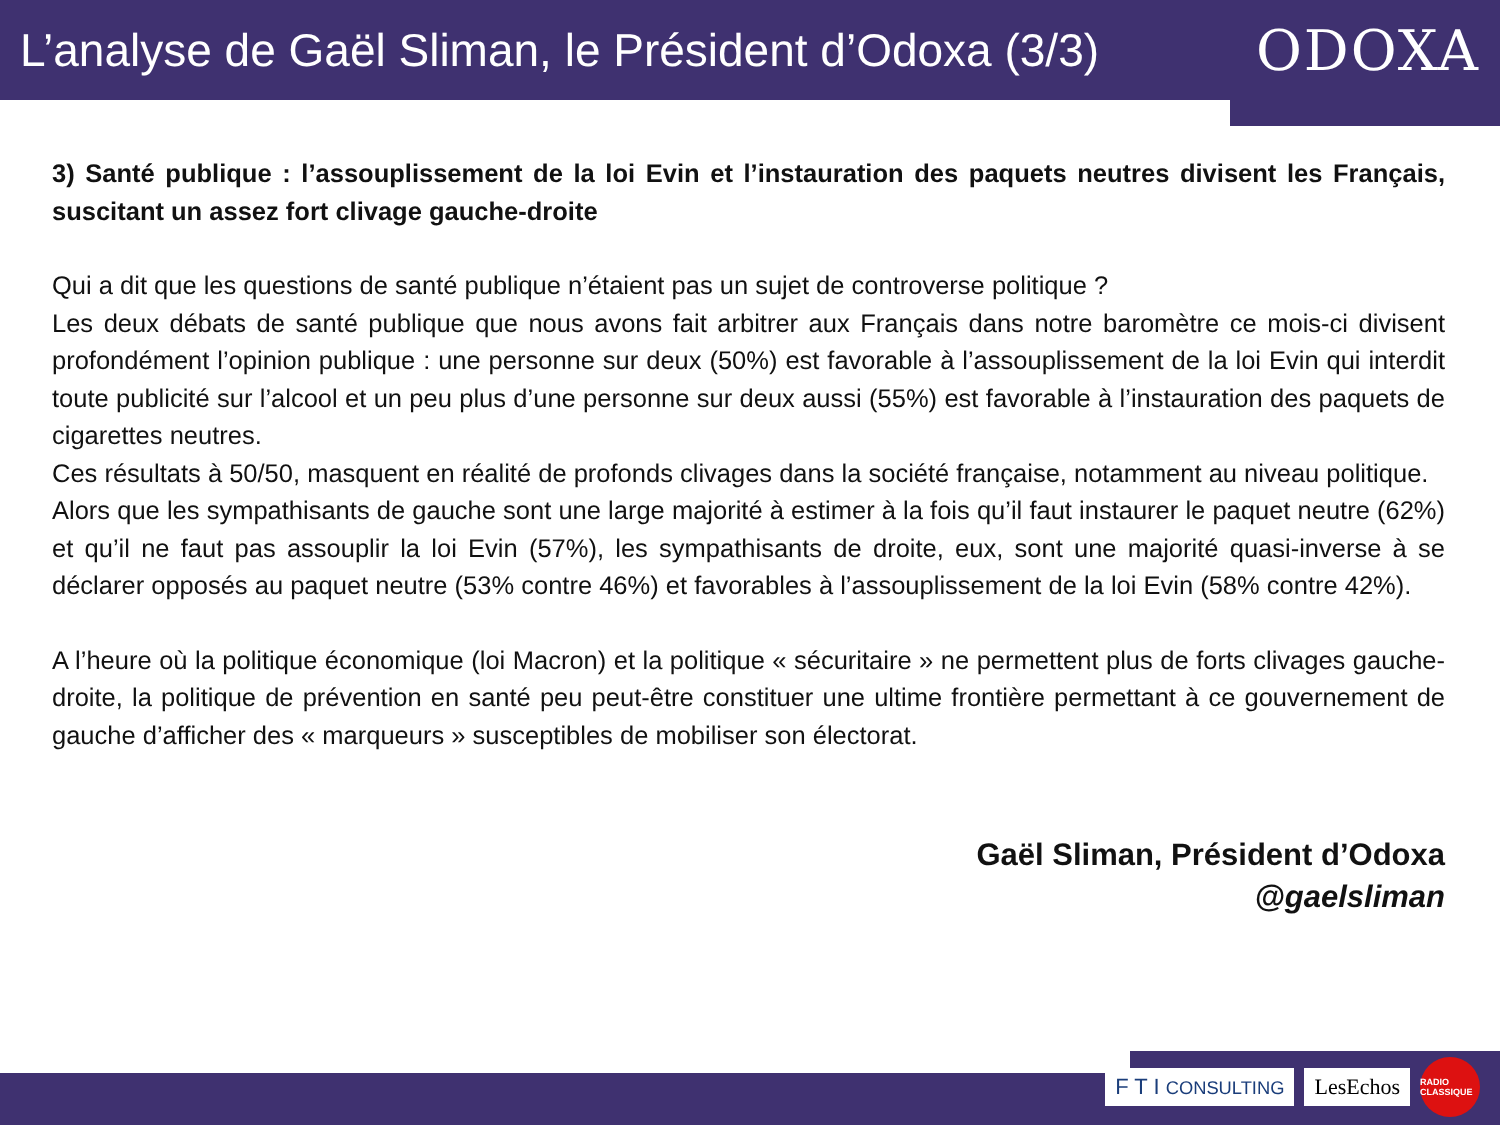L’analyse de Gaël Sliman, le Président d’Odoxa (3/3)
ODOXA
3) Santé publique : l’assouplissement de la loi Evin et l’instauration des paquets neutres divisent les Français, suscitant un assez fort clivage gauche-droite
Qui a dit que les questions de santé publique n’étaient pas un sujet de controverse politique ?
Les deux débats de santé publique que nous avons fait arbitrer aux Français dans notre baromètre ce mois-ci divisent profondément l’opinion publique : une personne sur deux (50%) est favorable à l’assouplissement de la loi Evin qui interdit toute publicité sur l’alcool et un peu plus d’une personne sur deux aussi (55%) est favorable à l’instauration des paquets de cigarettes neutres.
Ces résultats à 50/50, masquent en réalité de profonds clivages dans la société française, notamment au niveau politique.
Alors que les sympathisants de gauche sont une large majorité à estimer à la fois qu’il faut instaurer le paquet neutre (62%) et qu’il ne faut pas assouplir la loi Evin (57%), les sympathisants de droite, eux, sont une majorité quasi-inverse à se déclarer opposés au paquet neutre (53% contre 46%) et favorables à l’assouplissement de la loi Evin (58% contre 42%).
A l’heure où la politique économique (loi Macron) et la politique « sécuritaire » ne permettent plus de forts clivages gauche-droite, la politique de prévention en santé peu peut-être constituer une ultime frontière permettant à ce gouvernement de gauche d’afficher des « marqueurs » susceptibles de mobiliser son électorat.
Gaël Sliman, Président d’Odoxa
@gaelsliman
F T I CONSULTING
LesEchos
RADIO CLASSIQUE